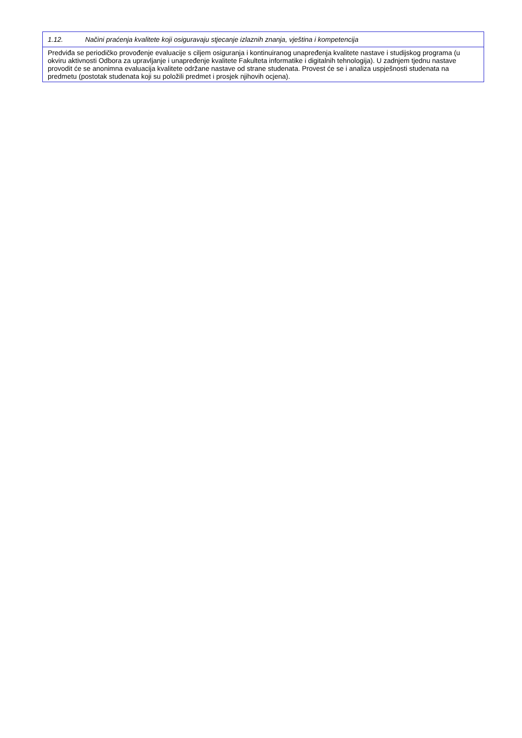| 1.12. Načini praćenja kvalitete koji osiguravaju stjecanje izlaznih znanja, vještina i kompetencija |
| Predviđa se periodičko provođenje evaluacije s ciljem osiguranja i kontinuiranog unapređenja kvalitete nastave i studijskog programa (u okviru aktivnosti Odbora za upravljanje i unapređenje kvalitete Fakulteta informatike i digitalnih tehnologija). U zadnjem tjednu nastave provodit će se anonimna evaluacija kvalitete održane nastave od strane studenata. Provest će se i analiza uspješnosti studenata na predmetu (postotak studenata koji su položili predmet i prosjek njihovih ocjena). |